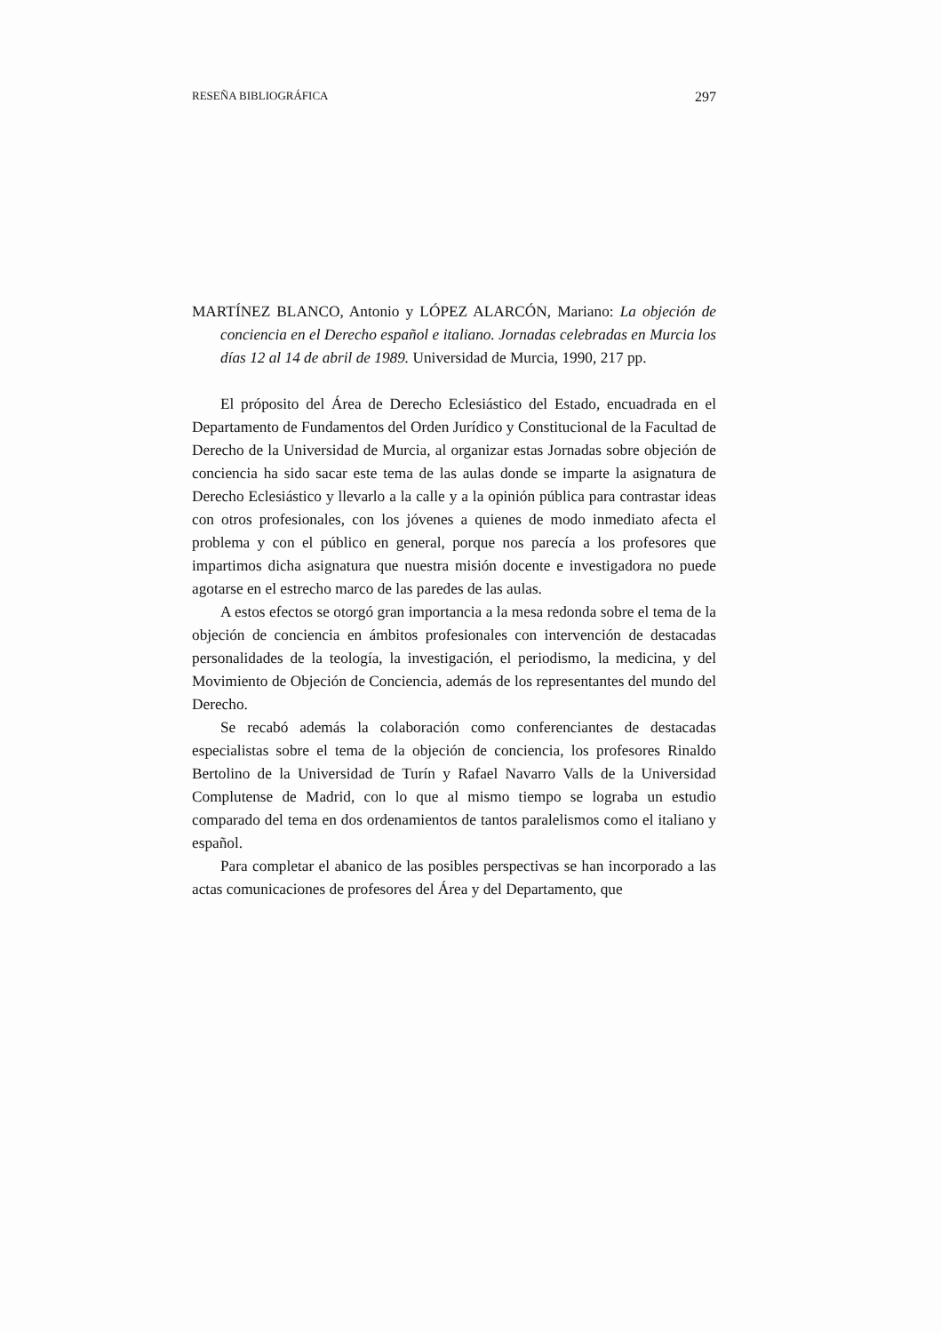RESEÑA BIBLIOGRÁFICA 297
MARTÍNEZ BLANCO, Antonio y LÓPEZ ALARCÓN, Mariano: La objeción de conciencia en el Derecho español e italiano. Jornadas celebradas en Murcia los días 12 al 14 de abril de 1989. Universidad de Murcia, 1990, 217 pp.
El próposito del Área de Derecho Eclesiástico del Estado, encuadrada en el Departamento de Fundamentos del Orden Jurídico y Constitucional de la Facultad de Derecho de la Universidad de Murcia, al organizar estas Jornadas sobre objeción de conciencia ha sido sacar este tema de las aulas donde se imparte la asignatura de Derecho Eclesiástico y llevarlo a la calle y a la opinión pública para contrastar ideas con otros profesionales, con los jóvenes a quienes de modo inmediato afecta el problema y con el público en general, porque nos parecía a los profesores que impartimos dicha asignatura que nuestra misión docente e investigadora no puede agotarse en el estrecho marco de las paredes de las aulas.
A estos efectos se otorgó gran importancia a la mesa redonda sobre el tema de la objeción de conciencia en ámbitos profesionales con intervención de destacadas personalidades de la teología, la investigación, el periodismo, la medicina, y del Movimiento de Objeción de Conciencia, además de los representantes del mundo del Derecho.
Se recabó además la colaboración como conferenciantes de destacadas especialistas sobre el tema de la objeción de conciencia, los profesores Rinaldo Bertolino de la Universidad de Turín y Rafael Navarro Valls de la Universidad Complutense de Madrid, con lo que al mismo tiempo se lograba un estudio comparado del tema en dos ordenamientos de tantos paralelismos como el italiano y español.
Para completar el abanico de las posibles perspectivas se han incorporado a las actas comunicaciones de profesores del Área y del Departamento, que